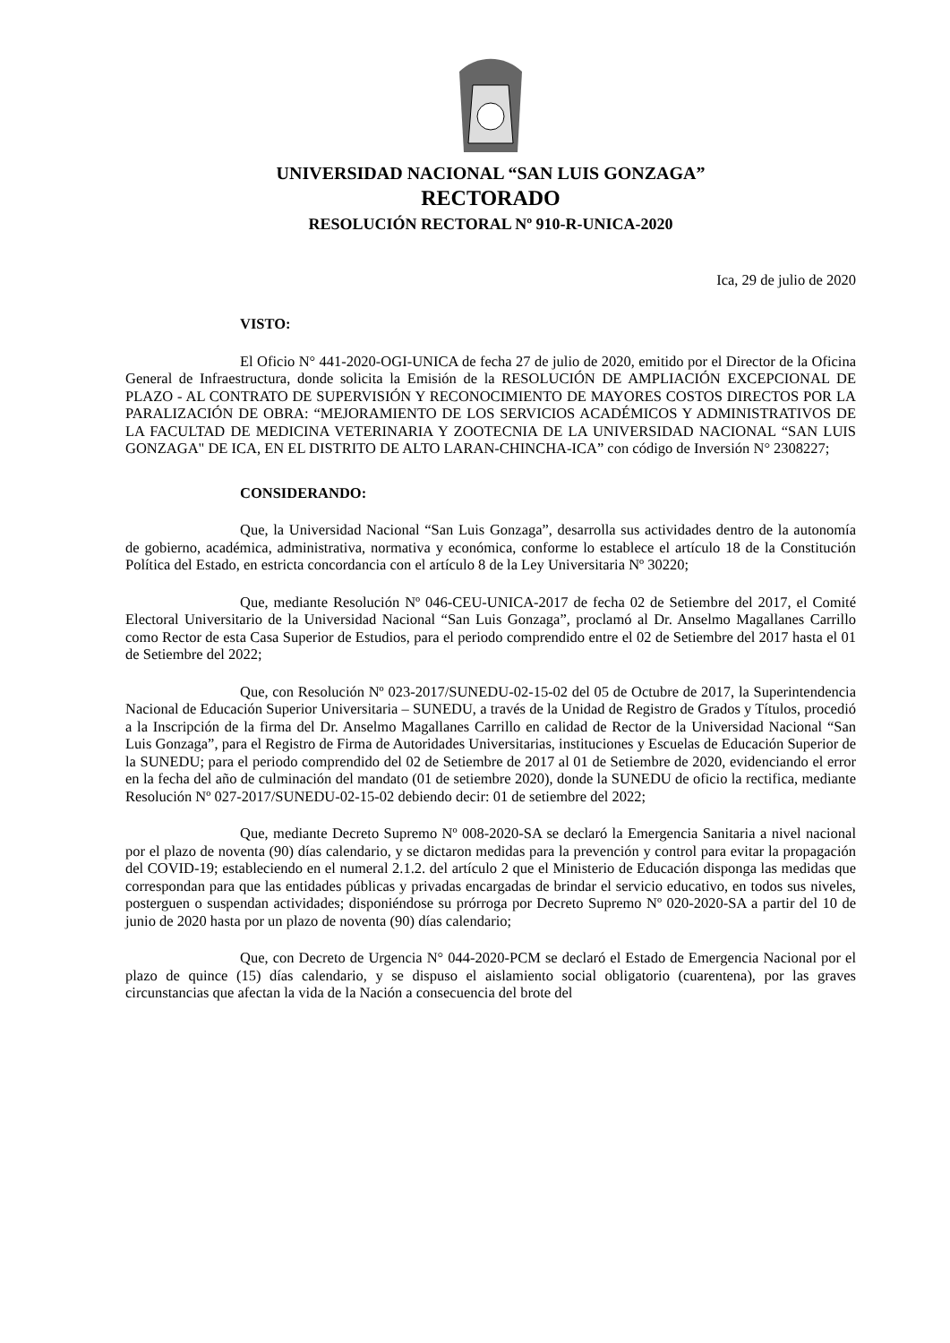UNIVERSIDAD NACIONAL “SAN LUIS GONZAGA”
RECTORADO
RESOLUCIÓN RECTORAL Nº 910-R-UNICA-2020
Ica, 29 de julio de 2020
VISTO:
El Oficio N° 441-2020-OGI-UNICA de fecha 27 de julio de 2020, emitido por el Director de la Oficina General de Infraestructura, donde solicita la Emisión de la RESOLUCIÓN DE AMPLIACIÓN EXCEPCIONAL DE PLAZO - AL CONTRATO DE SUPERVISIÓN Y RECONOCIMIENTO DE MAYORES COSTOS DIRECTOS POR LA PARALIZACIÓN DE OBRA: “MEJORAMIENTO DE LOS SERVICIOS ACADÉMICOS Y ADMINISTRATIVOS DE LA FACULTAD DE MEDICINA VETERINARIA Y ZOOTECNIA DE LA UNIVERSIDAD NACIONAL “SAN LUIS GONZAGA" DE ICA, EN EL DISTRITO DE ALTO LARAN-CHINCHA-ICA” con código de Inversión N° 2308227;
CONSIDERANDO:
Que, la Universidad Nacional “San Luis Gonzaga”, desarrolla sus actividades dentro de la autonomía de gobierno, académica, administrativa, normativa y económica, conforme lo establece el artículo 18 de la Constitución Política del Estado, en estricta concordancia con el artículo 8 de la Ley Universitaria Nº 30220;
Que, mediante Resolución Nº 046-CEU-UNICA-2017 de fecha 02 de Setiembre del 2017, el Comité Electoral Universitario de la Universidad Nacional “San Luis Gonzaga”, proclamó al Dr. Anselmo Magallanes Carrillo como Rector de esta Casa Superior de Estudios, para el periodo comprendido entre el 02 de Setiembre del 2017 hasta el 01 de Setiembre del 2022;
Que, con Resolución Nº 023-2017/SUNEDU-02-15-02 del 05 de Octubre de 2017, la Superintendencia Nacional de Educación Superior Universitaria – SUNEDU, a través de la Unidad de Registro de Grados y Títulos, procedió a la Inscripción de la firma del Dr. Anselmo Magallanes Carrillo en calidad de Rector de la Universidad Nacional “San Luis Gonzaga”, para el Registro de Firma de Autoridades Universitarias, instituciones y Escuelas de Educación Superior de la SUNEDU; para el periodo comprendido del 02 de Setiembre de 2017 al 01 de Setiembre de 2020, evidenciando el error en la fecha del año de culminación del mandato (01 de setiembre 2020), donde la SUNEDU de oficio la rectifica, mediante Resolución Nº 027-2017/SUNEDU-02-15-02 debiendo decir: 01 de setiembre del 2022;
Que, mediante Decreto Supremo Nº 008-2020-SA se declaró la Emergencia Sanitaria a nivel nacional por el plazo de noventa (90) días calendario, y se dictaron medidas para la prevención y control para evitar la propagación del COVID-19; estableciendo en el numeral 2.1.2. del artículo 2 que el Ministerio de Educación disponga las medidas que correspondan para que las entidades públicas y privadas encargadas de brindar el servicio educativo, en todos sus niveles, posterguen o suspendan actividades; disponiéndose su prórroga por Decreto Supremo Nº 020-2020-SA a partir del 10 de junio de 2020 hasta por un plazo de noventa (90) días calendario;
Que, con Decreto de Urgencia N° 044-2020-PCM se declaró el Estado de Emergencia Nacional por el plazo de quince (15) días calendario, y se dispuso el aislamiento social obligatorio (cuarentena), por las graves circunstancias que afectan la vida de la Nación a consecuencia del brote del